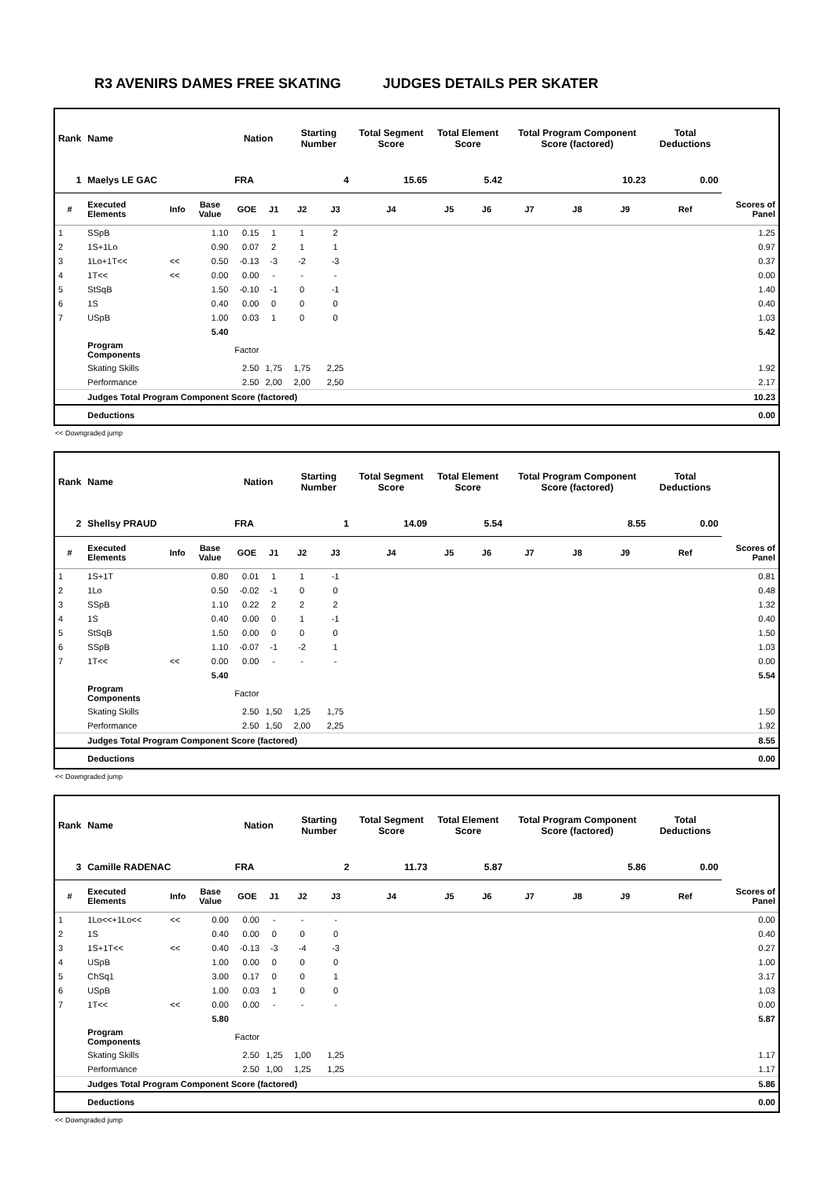R3 AVENIRS DAMES FREE SKATING JUDGES DETAILS PER SKATER
| Rank | Name | | | Nation | | Starting Number | | Total Segment Score | Total Element Score | | Total Program Component Score (factored) | | | Total Deductions | |
| --- | --- | --- | --- | --- | --- | --- | --- | --- | --- | --- | --- | --- | --- | --- | --- |
| 1 | Maelys LE GAC | | | FRA | | 4 | | 15.65 | 5.42 | | 10.23 | | | 0.00 | |
| # | Executed Elements | Info | Base Value | GOE | J1 | J2 | J3 | J4 | J5 | J6 | J7 | J8 | J9 | Ref | Scores of Panel |
| 1 | SSpB | | 1.10 | 0.15 | 1 | 1 | 2 | | | | | | | | 1.25 |
| 2 | 1S+1Lo | | 0.90 | 0.07 | 2 | 1 | 1 | | | | | | | | 0.97 |
| 3 | 1Lo+1T<< | << | 0.50 | -0.13 | -3 | -2 | -3 | | | | | | | | 0.37 |
| 4 | 1T<< | << | 0.00 | 0.00 | - | - | - | | | | | | | | 0.00 |
| 5 | StSqB | | 1.50 | -0.10 | -1 | 0 | -1 | | | | | | | | 1.40 |
| 6 | 1S | | 0.40 | 0.00 | 0 | 0 | 0 | | | | | | | | 0.40 |
| 7 | USpB | | 1.00 | 0.03 | 1 | 0 | 0 | | | | | | | | 1.03 |
| | | | 5.40 | | | | | | | | | | | | 5.42 |
| | Program Components | | | Factor | | | | | | | | | | | |
| | Skating Skills | | | 2.50 | 1,75 | 1,75 | 2,25 | | | | | | | | 1.92 |
| | Performance | | | 2.50 | 2,00 | 2,00 | 2,50 | | | | | | | | 2.17 |
| | Judges Total Program Component Score (factored) | | | | | | | | | | | | | | 10.23 |
| | Deductions | | | | | | | | | | | | | | 0.00 |
<< Downgraded jump
| Rank | Name | | | Nation | | Starting Number | | Total Segment Score | Total Element Score | | Total Program Component Score (factored) | | | Total Deductions | |
| --- | --- | --- | --- | --- | --- | --- | --- | --- | --- | --- | --- | --- | --- | --- | --- |
| 2 | Shellsy PRAUD | | | FRA | | 1 | | 14.09 | 5.54 | | 8.55 | | | 0.00 | |
| # | Executed Elements | Info | Base Value | GOE | J1 | J2 | J3 | J4 | J5 | J6 | J7 | J8 | J9 | Ref | Scores of Panel |
| 1 | 1S+1T | | 0.80 | 0.01 | 1 | 1 | -1 | | | | | | | | 0.81 |
| 2 | 1Lo | | 0.50 | -0.02 | -1 | 0 | 0 | | | | | | | | 0.48 |
| 3 | SSpB | | 1.10 | 0.22 | 2 | 2 | 2 | | | | | | | | 1.32 |
| 4 | 1S | | 0.40 | 0.00 | 0 | 1 | -1 | | | | | | | | 0.40 |
| 5 | StSqB | | 1.50 | 0.00 | 0 | 0 | 0 | | | | | | | | 1.50 |
| 6 | SSpB | | 1.10 | -0.07 | -1 | -2 | 1 | | | | | | | | 1.03 |
| 7 | 1T<< | << | 0.00 | 0.00 | - | - | - | | | | | | | | 0.00 |
| | | | 5.40 | | | | | | | | | | | | 5.54 |
| | Program Components | | | Factor | | | | | | | | | | | |
| | Skating Skills | | | 2.50 | 1,50 | 1,25 | 1,75 | | | | | | | | 1.50 |
| | Performance | | | 2.50 | 1,50 | 2,00 | 2,25 | | | | | | | | 1.92 |
| | Judges Total Program Component Score (factored) | | | | | | | | | | | | | | 8.55 |
| | Deductions | | | | | | | | | | | | | | 0.00 |
<< Downgraded jump
| Rank | Name | | | Nation | | Starting Number | | Total Segment Score | Total Element Score | | Total Program Component Score (factored) | | | Total Deductions | |
| --- | --- | --- | --- | --- | --- | --- | --- | --- | --- | --- | --- | --- | --- | --- | --- |
| 3 | Camille RADENAC | | | FRA | | 2 | | 11.73 | 5.87 | | 5.86 | | | 0.00 | |
| # | Executed Elements | Info | Base Value | GOE | J1 | J2 | J3 | J4 | J5 | J6 | J7 | J8 | J9 | Ref | Scores of Panel |
| 1 | 1Lo<<+1Lo<< | << | 0.00 | 0.00 | - | - | - | | | | | | | | 0.00 |
| 2 | 1S | | 0.40 | 0.00 | 0 | 0 | 0 | | | | | | | | 0.40 |
| 3 | 1S+1T<< | << | 0.40 | -0.13 | -3 | -4 | -3 | | | | | | | | 0.27 |
| 4 | USpB | | 1.00 | 0.00 | 0 | 0 | 0 | | | | | | | | 1.00 |
| 5 | ChSq1 | | 3.00 | 0.17 | 0 | 0 | 1 | | | | | | | | 3.17 |
| 6 | USpB | | 1.00 | 0.03 | 1 | 0 | 0 | | | | | | | | 1.03 |
| 7 | 1T<< | << | 0.00 | 0.00 | - | - | - | | | | | | | | 0.00 |
| | | | 5.80 | | | | | | | | | | | | 5.87 |
| | Program Components | | | Factor | | | | | | | | | | | |
| | Skating Skills | | | 2.50 | 1,25 | 1,00 | 1,25 | | | | | | | | 1.17 |
| | Performance | | | 2.50 | 1,00 | 1,25 | 1,25 | | | | | | | | 1.17 |
| | Judges Total Program Component Score (factored) | | | | | | | | | | | | | | 5.86 |
| | Deductions | | | | | | | | | | | | | | 0.00 |
<< Downgraded jump